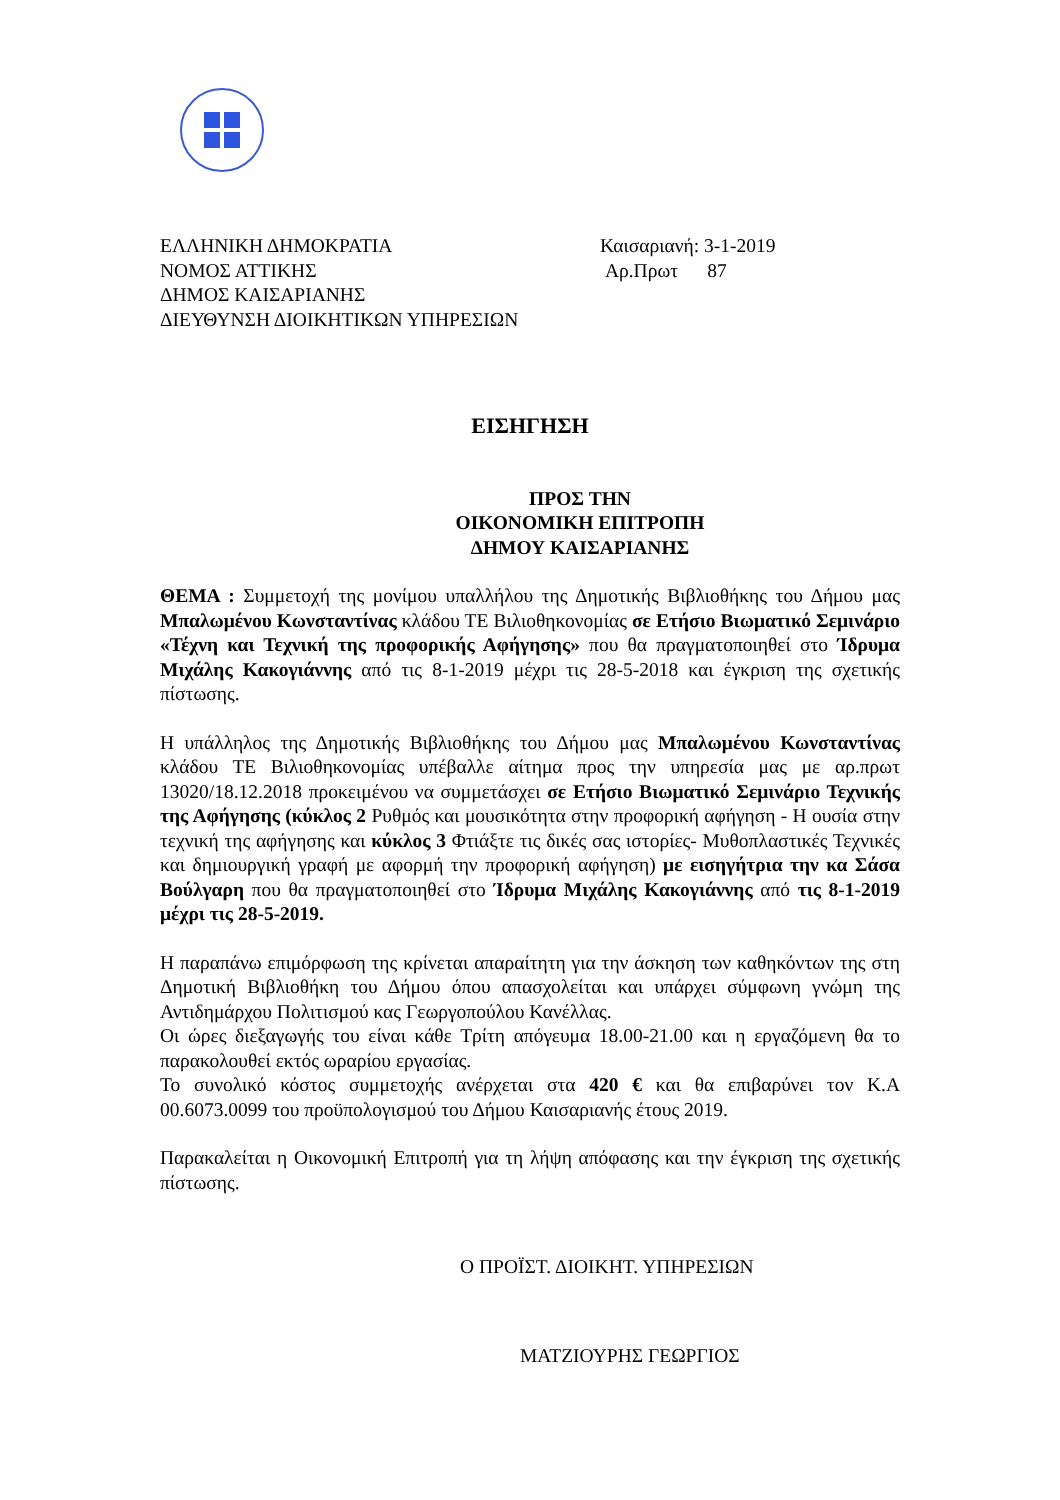ΕΛΛΗΝΙΚΗ ΔΗΜΟΚΡΑΤΙΑ
ΝΟΜΟΣ ΑΤΤΙΚΗΣ
ΔΗΜΟΣ ΚΑΙΣΑΡΙΑΝΗΣ
ΔΙΕΥΘΥΝΣΗ ΔΙΟΙΚΗΤΙΚΩΝ ΥΠΗΡΕΣΙΩΝ
Καισαριανή: 3-1-2019
Αρ.Πρωτ 87
ΕΙΣΗΓΗΣΗ
ΠΡΟΣ ΤΗΝ
ΟΙΚΟΝΟΜΙΚΗ ΕΠΙΤΡΟΠΗ
ΔΗΜΟΥ ΚΑΙΣΑΡΙΑΝΗΣ
ΘΕΜΑ : Συμμετοχή της μονίμου υπαλλήλου της Δημοτικής Βιβλιοθήκης του Δήμου μας Μπαλωμένου Κωνσταντίνας κλάδου ΤΕ Βιλιοθηκονομίας σε Ετήσιο Βιωματικό Σεμινάριο «Τέχνη και Τεχνική της προφορικής Αφήγησης» που θα πραγματοποιηθεί στο Ίδρυμα Μιχάλης Κακογιάννης από τις 8-1-2019 μέχρι τις 28-5-2018 και έγκριση της σχετικής πίστωσης.
Η υπάλληλος της Δημοτικής Βιβλιοθήκης του Δήμου μας Μπαλωμένου Κωνσταντίνας κλάδου ΤΕ Βιλιοθηκονομίας υπέβαλλε αίτημα προς την υπηρεσία μας με αρ.πρωτ 13020/18.12.2018 προκειμένου να συμμετάσχει σε Ετήσιο Βιωματικό Σεμινάριο Τεχνικής της Αφήγησης (κύκλος 2 Ρυθμός και μουσικότητα στην προφορική αφήγηση - Η ουσία στην τεχνική της αφήγησης και κύκλος 3 Φτιάξτε τις δικές σας ιστορίες- Μυθοπλαστικές Τεχνικές και δημιουργική γραφή με αφορμή την προφορική αφήγηση) με εισηγήτρια την κα Σάσα Βούλγαρη που θα πραγματοποιηθεί στο Ίδρυμα Μιχάλης Κακογιάννης από τις 8-1-2019 μέχρι τις 28-5-2019.
Η παραπάνω επιμόρφωση της κρίνεται απαραίτητη για την άσκηση των καθηκόντων της στη Δημοτική Βιβλιοθήκη του Δήμου όπου απασχολείται και υπάρχει σύμφωνη γνώμη της Αντιδημάρχου Πολιτισμού κας Γεωργοπούλου Κανέλλας.
Οι ώρες διεξαγωγής του είναι κάθε Τρίτη απόγευμα 18.00-21.00 και η εργαζόμενη θα το παρακολουθεί εκτός ωραρίου εργασίας.
Το συνολικό κόστος συμμετοχής ανέρχεται στα 420 € και θα επιβαρύνει τον Κ.Α 00.6073.0099 του προϋπολογισμού του Δήμου Καισαριανής έτους 2019.
Παρακαλείται η Οικονομική Επιτροπή για τη λήψη απόφασης και την έγκριση της σχετικής πίστωσης.
Ο ΠΡΟΪΣΤ. ΔΙΟΙΚΗΤ. ΥΠΗΡΕΣΙΩΝ
ΜΑΤΖΙΟΥΡΗΣ ΓΕΩΡΓΙΟΣ